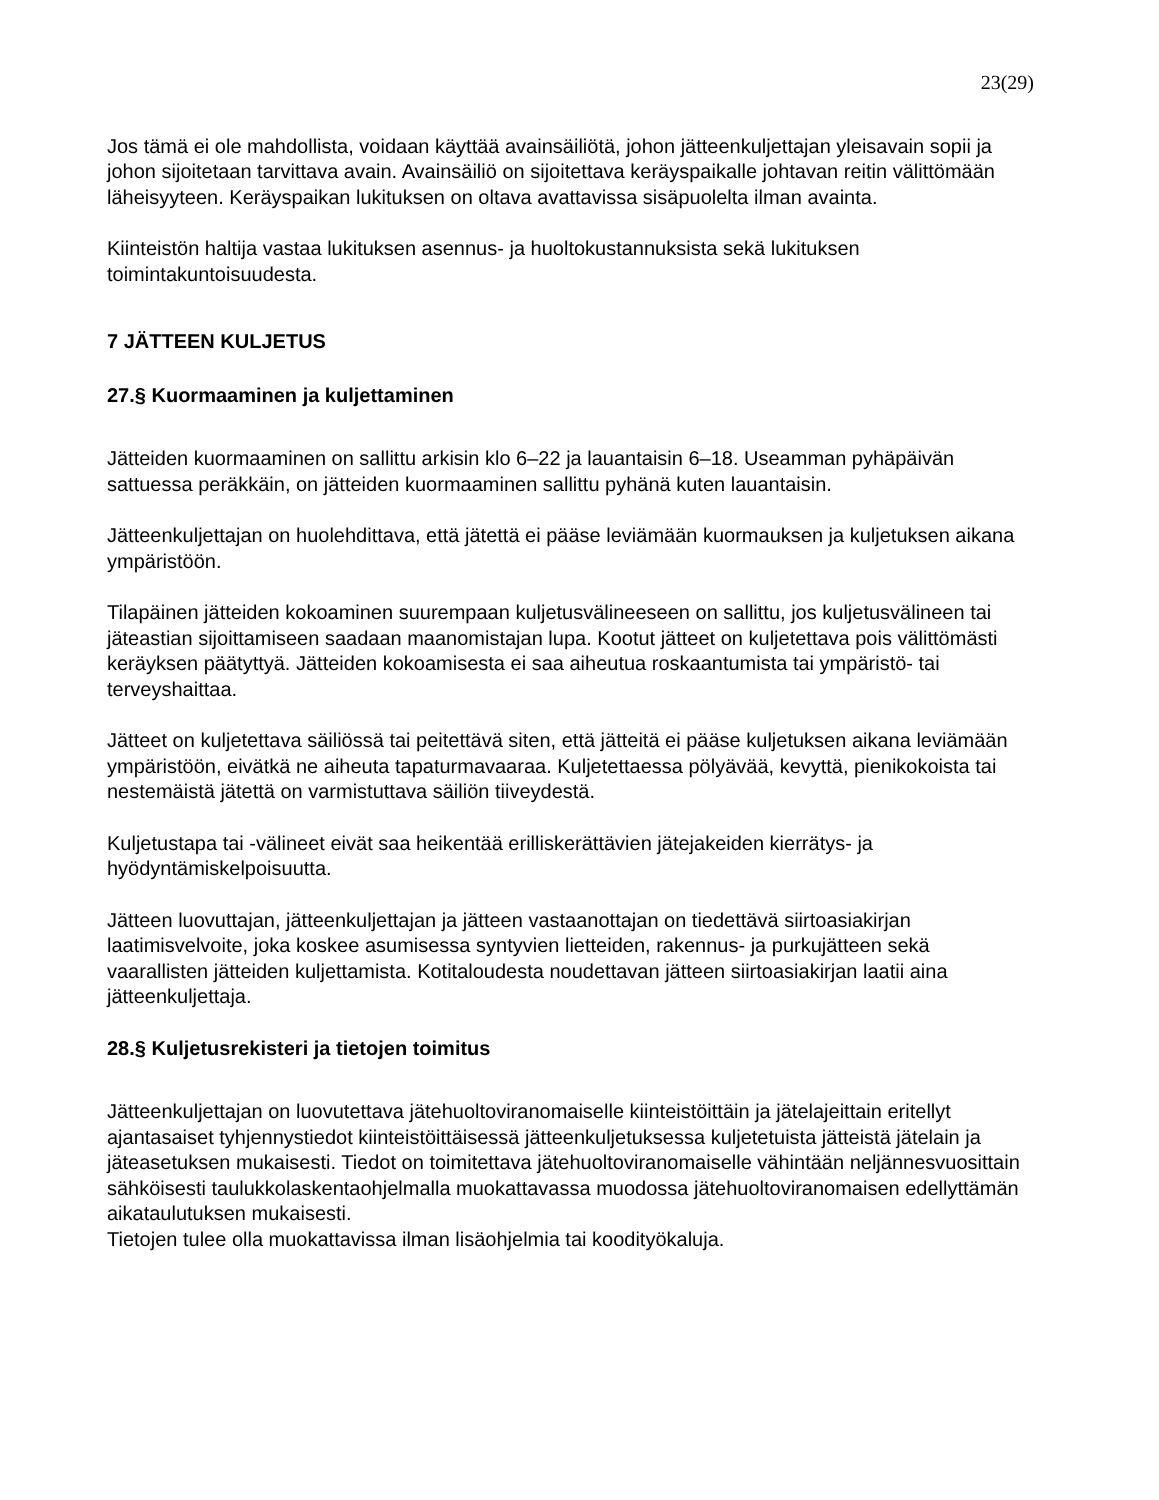23(29)
Jos tämä ei ole mahdollista, voidaan käyttää avainsäiliötä, johon jätteenkuljettajan yleisavain sopii ja johon sijoitetaan tarvittava avain. Avainsäiliö on sijoitettava keräyspaikalle johtavan reitin välittömään läheisyyteen. Keräyspaikan lukituksen on oltava avattavissa sisäpuolelta ilman avainta.
Kiinteistön haltija vastaa lukituksen asennus- ja huoltokustannuksista sekä lukituksen toimintakuntoisuudesta.
7 JÄTTEEN KULJETUS
27.§ Kuormaaminen ja kuljettaminen
Jätteiden kuormaaminen on sallittu arkisin klo 6–22 ja lauantaisin 6–18. Useamman pyhäpäivän sattuessa peräkkäin, on jätteiden kuormaaminen sallittu pyhänä kuten lauantaisin.
Jätteenkuljettajan on huolehdittava, että jätettä ei pääse leviämään kuormauksen ja kuljetuksen aikana ympäristöön.
Tilapäinen jätteiden kokoaminen suurempaan kuljetusvälineeseen on sallittu, jos kuljetusvälineen tai jäteastian sijoittamiseen saadaan maanomistajan lupa. Kootut jätteet on kuljetettava pois välittömästi keräyksen päätyttyä. Jätteiden kokoamisesta ei saa aiheutua roskaantumista tai ympäristö- tai terveyshaittaa.
Jätteet on kuljetettava säiliössä tai peitettävä siten, että jätteitä ei pääse kuljetuksen aikana leviämään ympäristöön, eivätkä ne aiheuta tapaturmavaaraa. Kuljetettaessa pölyävää, kevyttä, pienikokoista tai nestemäistä jätettä on varmistuttava säiliön tiiveydestä.
Kuljetustapa tai -välineet eivät saa heikentää erilliskerättävien jätejakeiden kierrätys- ja hyödyntämiskelpoisuutta.
Jätteen luovuttajan, jätteenkuljettajan ja jätteen vastaanottajan on tiedettävä siirtoasiakirjan laatimisvelvoite, joka koskee asumisessa syntyvien lietteiden, rakennus- ja purkujätteen sekä vaarallisten jätteiden kuljettamista. Kotitaloudesta noudettavan jätteen siirtoasiakirjan laatii aina jätteenkuljettaja.
28.§ Kuljetusrekisteri ja tietojen toimitus
Jätteenkuljettajan on luovutettava jätehuoltoviranomaiselle kiinteistöittäin ja jätelajeittain eritellyt ajantasaiset tyhjennystiedot kiinteistöittäisessä jätteenkuljetuksessa kuljetetuista jätteistä jätelain ja jäteasetuksen mukaisesti. Tiedot on toimitettava jätehuoltoviranomaiselle vähintään neljännesvuosittain sähköisesti taulukkolaskentaohjelmalla muokattavassa muodossa jätehuoltoviranomaisen edellyttämän aikataulutuksen mukaisesti.
Tietojen tulee olla muokattavissa ilman lisäohjelmia tai koodityökaluja.